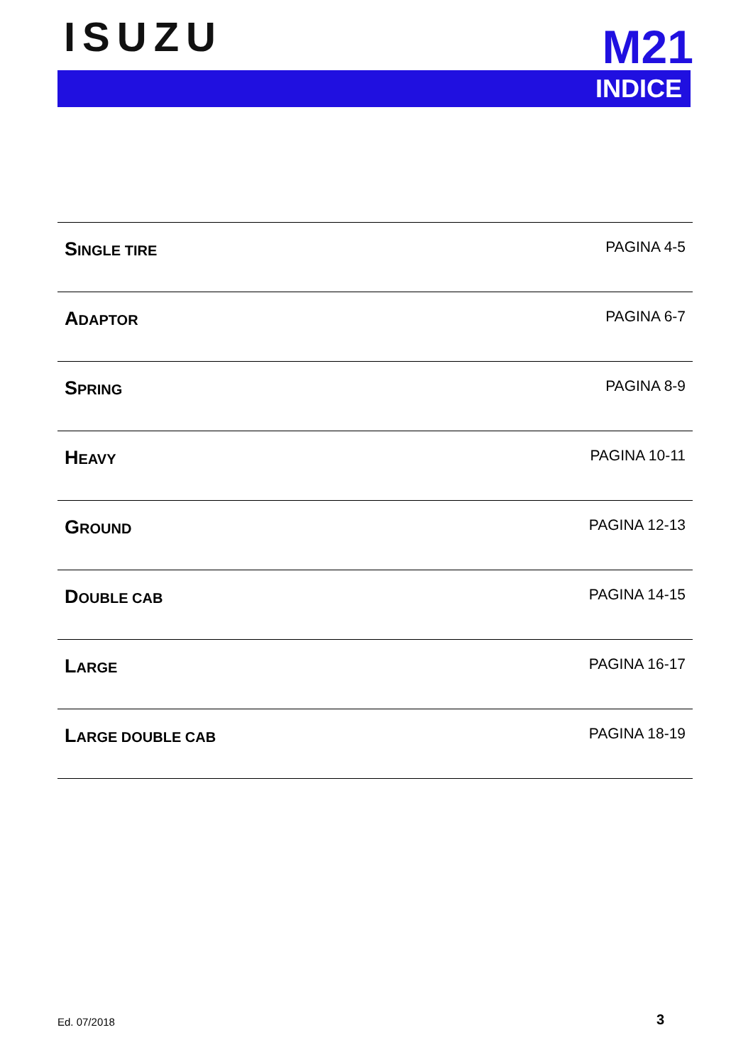ISUZU M21
INDICE
| S INGLE TIRE | PAGINA 4-5 |
| A DAPTOR | PAGINA 6-7 |
| S PRING | PAGINA 8-9 |
| H EAVY | PAGINA 10-11 |
| G ROUND | PAGINA 12-13 |
| D OUBLE CAB | PAGINA 14-15 |
| L ARGE | PAGINA 16-17 |
| L ARGE DOUBLE CAB | PAGINA 18-19 |
Ed. 07/2018 3